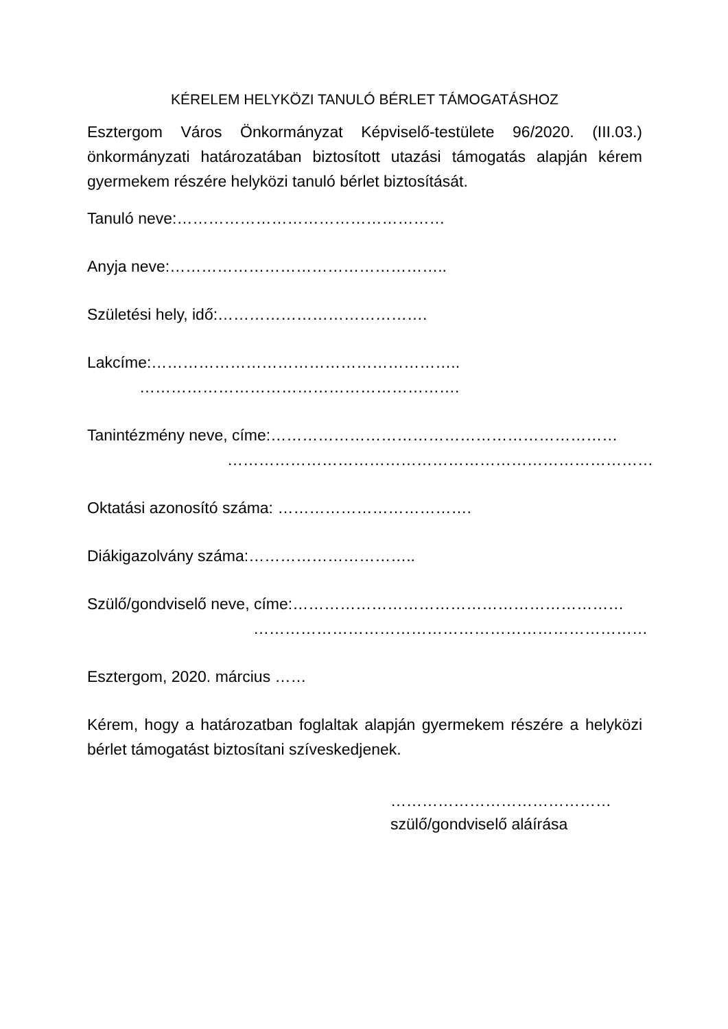KÉRELEM HELYKÖZI TANULÓ BÉRLET TÁMOGATÁSHOZ
Esztergom Város Önkormányzat Képviselő-testülete 96/2020. (III.03.) önkormányzati határozatában biztosított utazási támogatás alapján kérem gyermekem részére helyközi tanuló bérlet biztosítását.
Tanuló neve:……………………………………………
Anyja neve:……………………………………………..
Születési hely, idő:………………………………….
Lakcíme:…………………………………………………..
…………………………………………………….
Tanintézmény neve, címe:…………………………………………………………
………………………………………………………………………
Oktatási azonosító száma: ……………………………….
Diákigazolvány száma:…………………………..
Szülő/gondviselő neve, címe:………………………………………………………
…………………………………………………………………
Esztergom, 2020. március ……
Kérem, hogy a határozatban foglaltak alapján gyermekem részére a helyközi bérlet támogatást biztosítani szíveskedjenek.
……………………………………
szülő/gondviselő aláírása